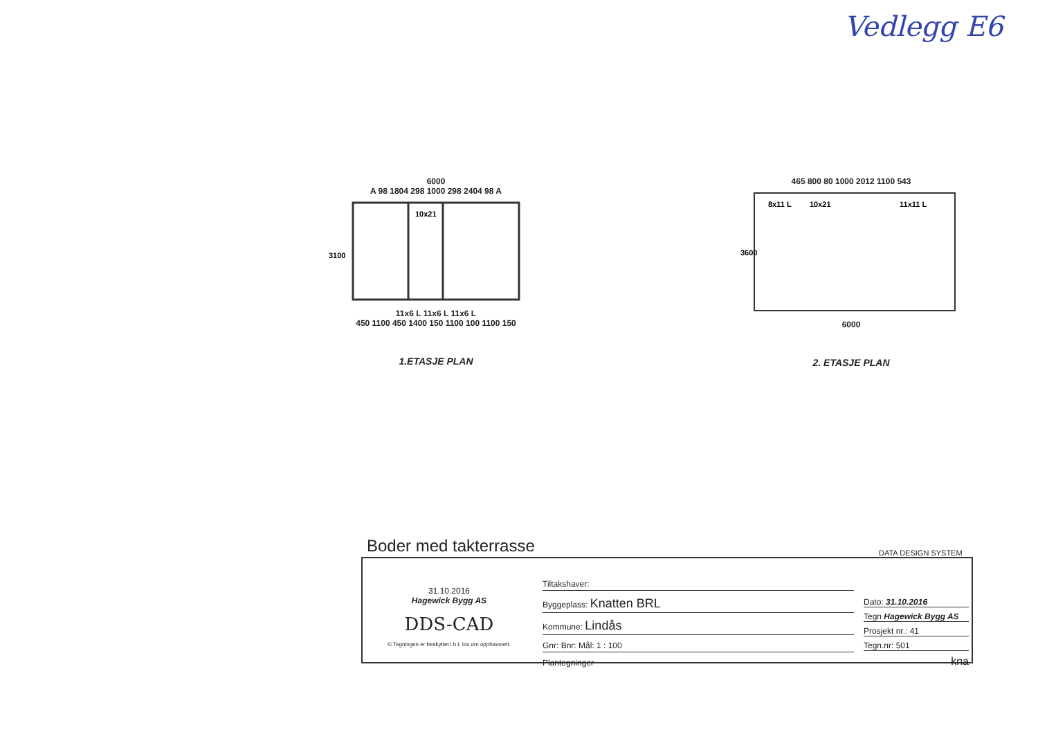Vedlegg E6
6000
A 98 1804 298 1000 298 2404 98 A
10x21
3100
11x6 L 11x6 L 11x6 L
450 1100 450 1400 150 1100 100 1100 150
1.ETASJE PLAN
465 800 80 1000 2012 1100 543
8x11 L
10x21
11x11 L
3600
6000
2. ETASJE PLAN
Boder med takterrasse DATA DESIGN SYSTEM
31.10.2016
Hagewick Bygg AS
DDS-CAD
© Tegningen er beskyttet i.h.t. lov om opphavsrett.
Tiltakshaver:
Byggeplass: Knatten BRL
Kommune: Lindås
Gnr: Bnr: Mål: 1 : 100
Plantegninger
Dato: 31.10.2016
Tegn Hagewick Bygg AS
Prosjekt nr.: 41
Tegn.nr: 501
kna